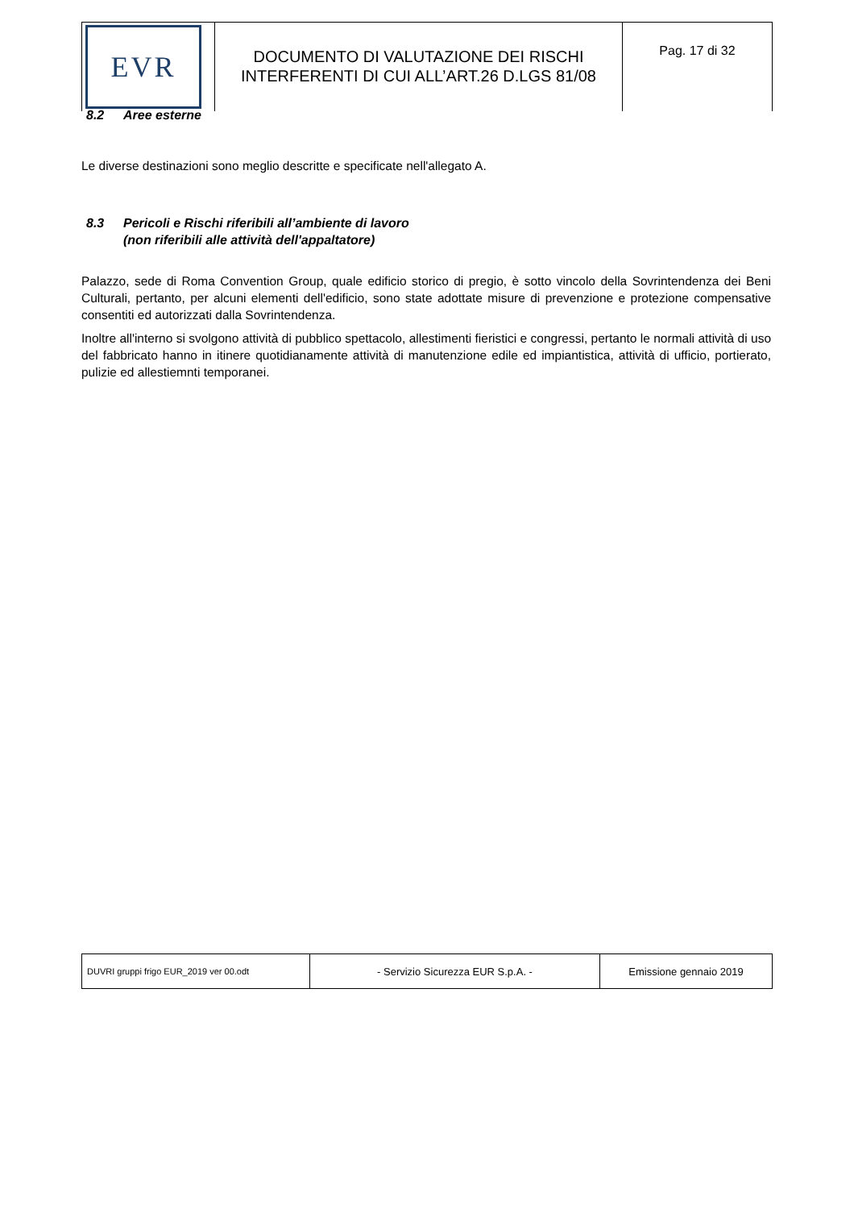| EVR | DOCUMENTO DI VALUTAZIONE DEI RISCHI INTERFERENTI DI CUI ALL’ART.26 D.LGS 81/08 | Pag. 17 di 32 |
8.2 Aree esterne
Le diverse destinazioni sono meglio descritte e specificate nell'allegato A.
8.3 Pericoli e Rischi riferibili all’ambiente di lavoro
(non riferibili alle attività dell'appaltatore)
Palazzo, sede di Roma Convention Group, quale edificio storico di pregio, è sotto vincolo della Sovrintendenza dei Beni Culturali, pertanto, per alcuni elementi dell'edificio, sono state adottate misure di prevenzione e protezione compensative consentiti ed autorizzati dalla Sovrintendenza.
Inoltre all'interno si svolgono attività di pubblico spettacolo, allestimenti fieristici e congressi, pertanto le normali attività di uso del fabbricato hanno in itinere quotidianamente attività di manutenzione edile ed impiantistica, attività di ufficio, portierato, pulizie ed allestiemnti temporanei.
| DUVRI gruppi frigo EUR_2019 ver 00.odt | - Servizio Sicurezza EUR S.p.A. - | Emissione gennaio 2019 |